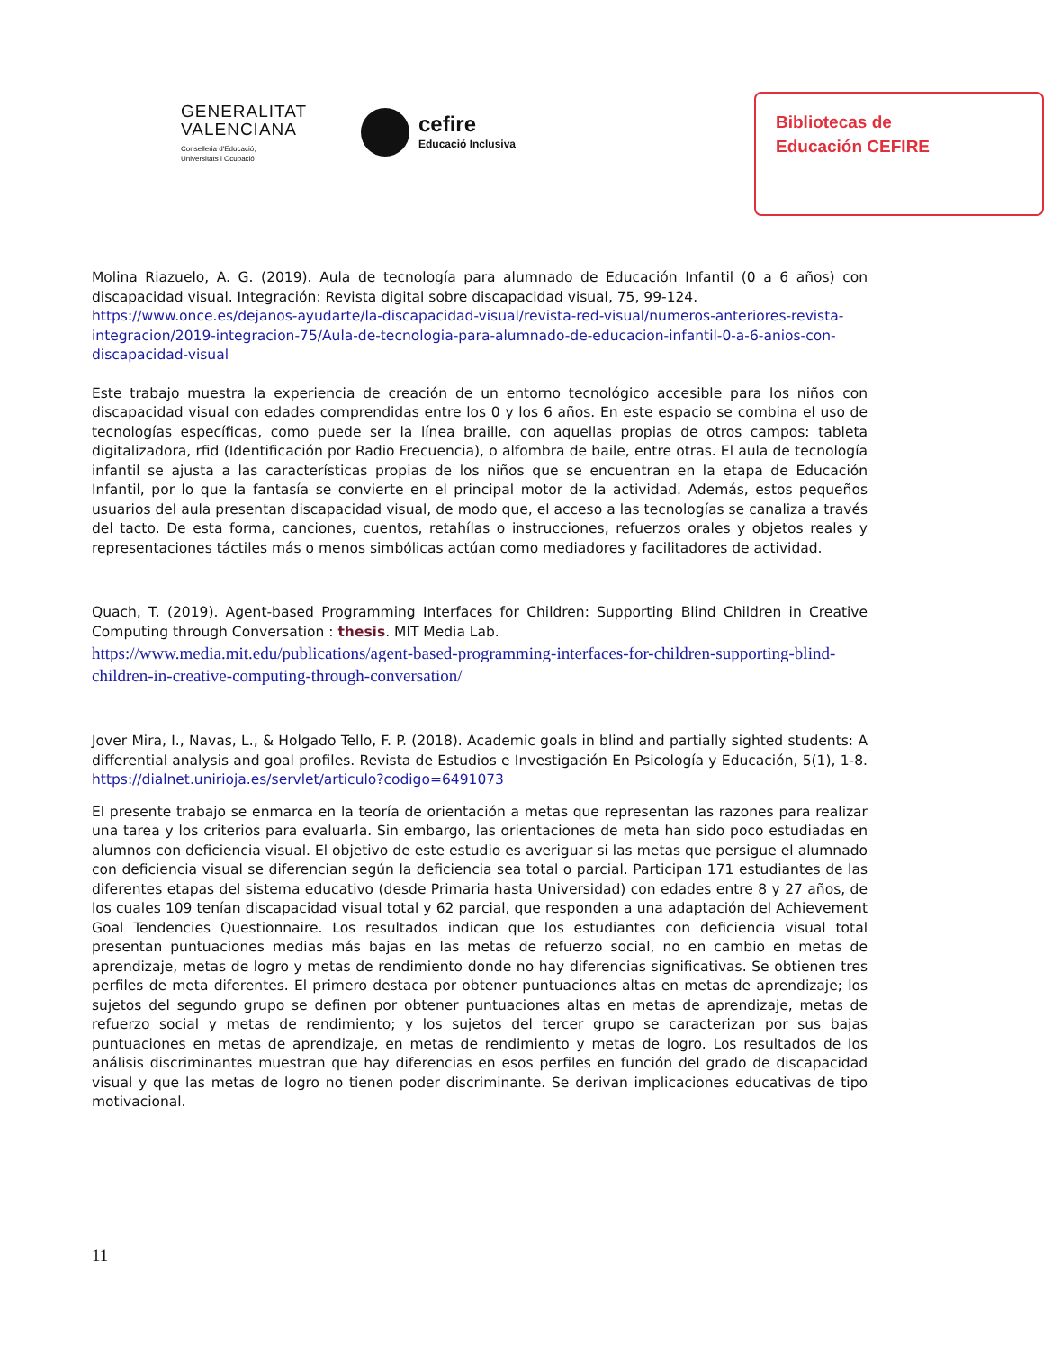GENERALITAT
VALENCIANA
Conselleria d'Educació,
Universitats i Ocupació
cefire
Educació Inclusiva
Bibliotecas de
Educación CEFIRE
Molina Riazuelo, A. G. (2019). Aula de tecnología para alumnado de Educación Infantil (0 a 6 años) con discapacidad visual. Integración: Revista digital sobre discapacidad visual, 75, 99-124.
https://www.once.es/dejanos-ayudarte/la-discapacidad-visual/revista-red-visual/numeros-anteriores-revista-integracion/2019-integracion-75/Aula-de-tecnologia-para-alumnado-de-educacion-infantil-0-a-6-anios-con-discapacidad-visual
Este trabajo muestra la experiencia de creación de un entorno tecnológico accesible para los niños con discapacidad visual con edades comprendidas entre los 0 y los 6 años. En este espacio se combina el uso de tecnologías específicas, como puede ser la línea braille, con aquellas propias de otros campos: tableta digitalizadora, rfid (Identificación por Radio Frecuencia), o alfombra de baile, entre otras. El aula de tecnología infantil se ajusta a las características propias de los niños que se encuentran en la etapa de Educación Infantil, por lo que la fantasía se convierte en el principal motor de la actividad. Además, estos pequeños usuarios del aula presentan discapacidad visual, de modo que, el acceso a las tecnologías se canaliza a través del tacto. De esta forma, canciones, cuentos, retahílas o instrucciones, refuerzos orales y objetos reales y representaciones táctiles más o menos simbólicas actúan como mediadores y facilitadores de actividad.
Quach, T. (2019). Agent-based Programming Interfaces for Children: Supporting Blind Children in Creative Computing through Conversation : thesis. MIT Media Lab.
https://www.media.mit.edu/publications/agent-based-programming-interfaces-for-children-supporting-blind-children-in-creative-computing-through-conversation/
Jover Mira, I., Navas, L., & Holgado Tello, F. P. (2018). Academic goals in blind and partially sighted students: A differential analysis and goal profiles. Revista de Estudios e Investigación En Psicología y Educación, 5(1), 1-8. https://dialnet.unirioja.es/servlet/articulo?codigo=6491073
El presente trabajo se enmarca en la teoría de orientación a metas que representan las razones para realizar una tarea y los criterios para evaluarla. Sin embargo, las orientaciones de meta han sido poco estudiadas en alumnos con deficiencia visual. El objetivo de este estudio es averiguar si las metas que persigue el alumnado con deficiencia visual se diferencian según la deficiencia sea total o parcial. Participan 171 estudiantes de las diferentes etapas del sistema educativo (desde Primaria hasta Universidad) con edades entre 8 y 27 años, de los cuales 109 tenían discapacidad visual total y 62 parcial, que responden a una adaptación del Achievement Goal Tendencies Questionnaire. Los resultados indican que los estudiantes con deficiencia visual total presentan puntuaciones medias más bajas en las metas de refuerzo social, no en cambio en metas de aprendizaje, metas de logro y metas de rendimiento donde no hay diferencias significativas. Se obtienen tres perfiles de meta diferentes. El primero destaca por obtener puntuaciones altas en metas de aprendizaje; los sujetos del segundo grupo se definen por obtener puntuaciones altas en metas de aprendizaje, metas de refuerzo social y metas de rendimiento; y los sujetos del tercer grupo se caracterizan por sus bajas puntuaciones en metas de aprendizaje, en metas de rendimiento y metas de logro. Los resultados de los análisis discriminantes muestran que hay diferencias en esos perfiles en función del grado de discapacidad visual y que las metas de logro no tienen poder discriminante. Se derivan implicaciones educativas de tipo motivacional.
11